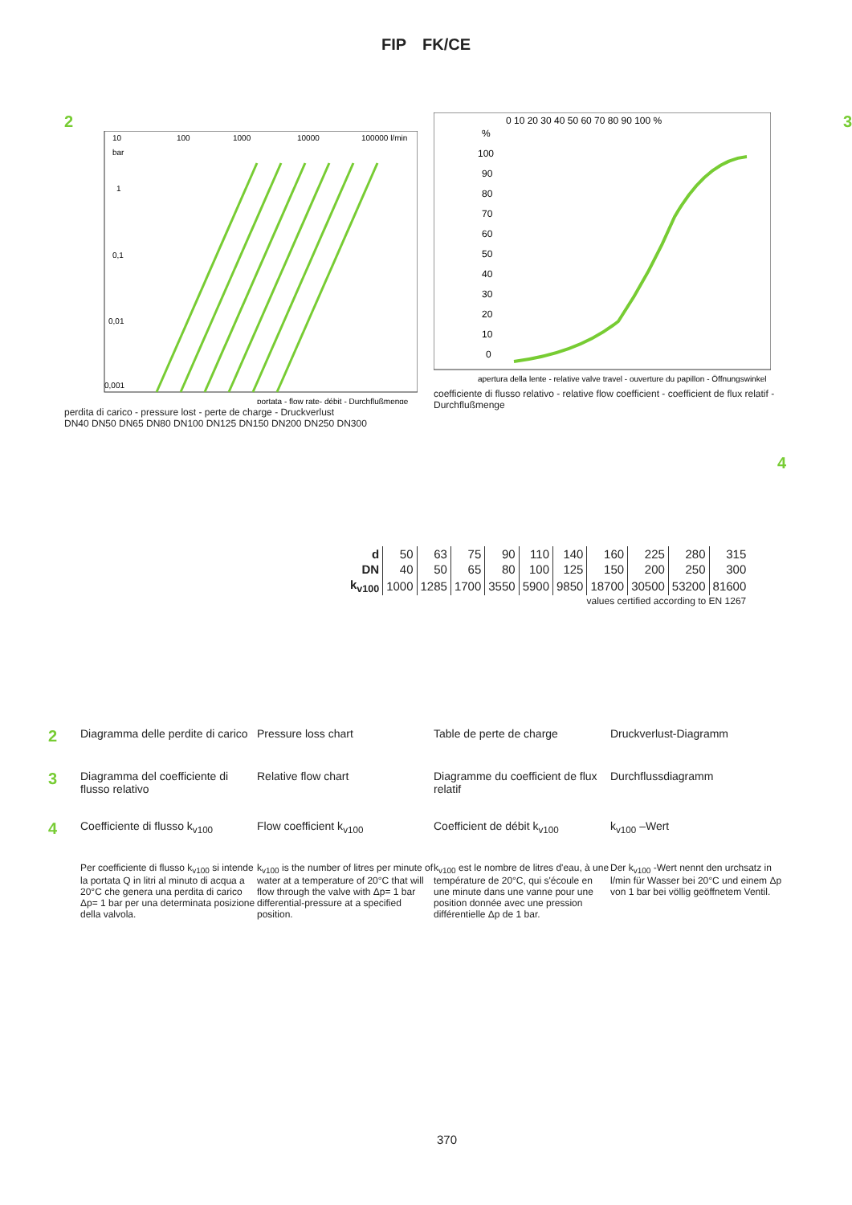FIP FK/CE
2
10
100
1000
10000
100000 l/min
bar
1
0,1
0,01
0,001
portata - flow rate- débit - Durchflußmenge
perdita di carico - pressure lost - perte de charge - Druckverlust
DN40 DN50 DN65 DN80 DN100 DN125 DN150 DN200 DN250 DN300
0 10 20 30 40 50 60 70 80 90 100 %
%
100
90
80
70
60
50
40
30
20
10
0
apertura della lente - relative valve travel - ouverture du papillon - Öffnungswinkel
coefficiente di flusso relativo - relative flow coefficient - coefficient de flux relatif - Durchflußmenge
3
| d | 50 | 63 | 75 | 90 | 110 | 140 | 160 | 225 | 280 | 315 |
| DN | 40 | 50 | 65 | 80 | 100 | 125 | 150 | 200 | 250 | 300 |
| k<sub>v100</sub> | 1000 | 1285 | 1700 | 3550 | 5900 | 9850 | 18700 | 30500 | 53200 | 81600 |
| values certified according to EN 1267 | | | | | | | | | | |
4
2
Diagramma delle perdite di carico
Pressure loss chart
Table de perte de charge
Druckverlust-Diagramm
3
Diagramma del coefficiente di flusso relativo
Relative flow chart
Diagramme du coefficient de flux relatif
Durchflussdiagramm
4
Coefficiente di flusso k<sub>v100</sub>
Flow coefficient k<sub>v100</sub>
Coefficient de débit k<sub>v100</sub>
k<sub>v100</sub> –Wert
Per coefficiente di flusso k<sub>v100</sub> si intende la portata Q in litri al minuto di acqua a 20°C che genera una perdita di carico Δp= 1 bar per una determinata posizione della valvola.
k<sub>v100</sub> is the number of litres per minute of water at a temperature of 20°C that will flow through the valve with Δp= 1 bar differential-pressure at a specified position.
k<sub>v100</sub> est le nombre de litres d'eau, à une température de 20°C, qui s'écoule en une minute dans une vanne pour une position donnée avec une pression différentielle Δp de 1 bar.
Der k<sub>v100</sub> -Wert nennt den urchsatz in l/min für Wasser bei 20°C und einem Δp von 1 bar bei völlig geöffnetem Ventil.
370